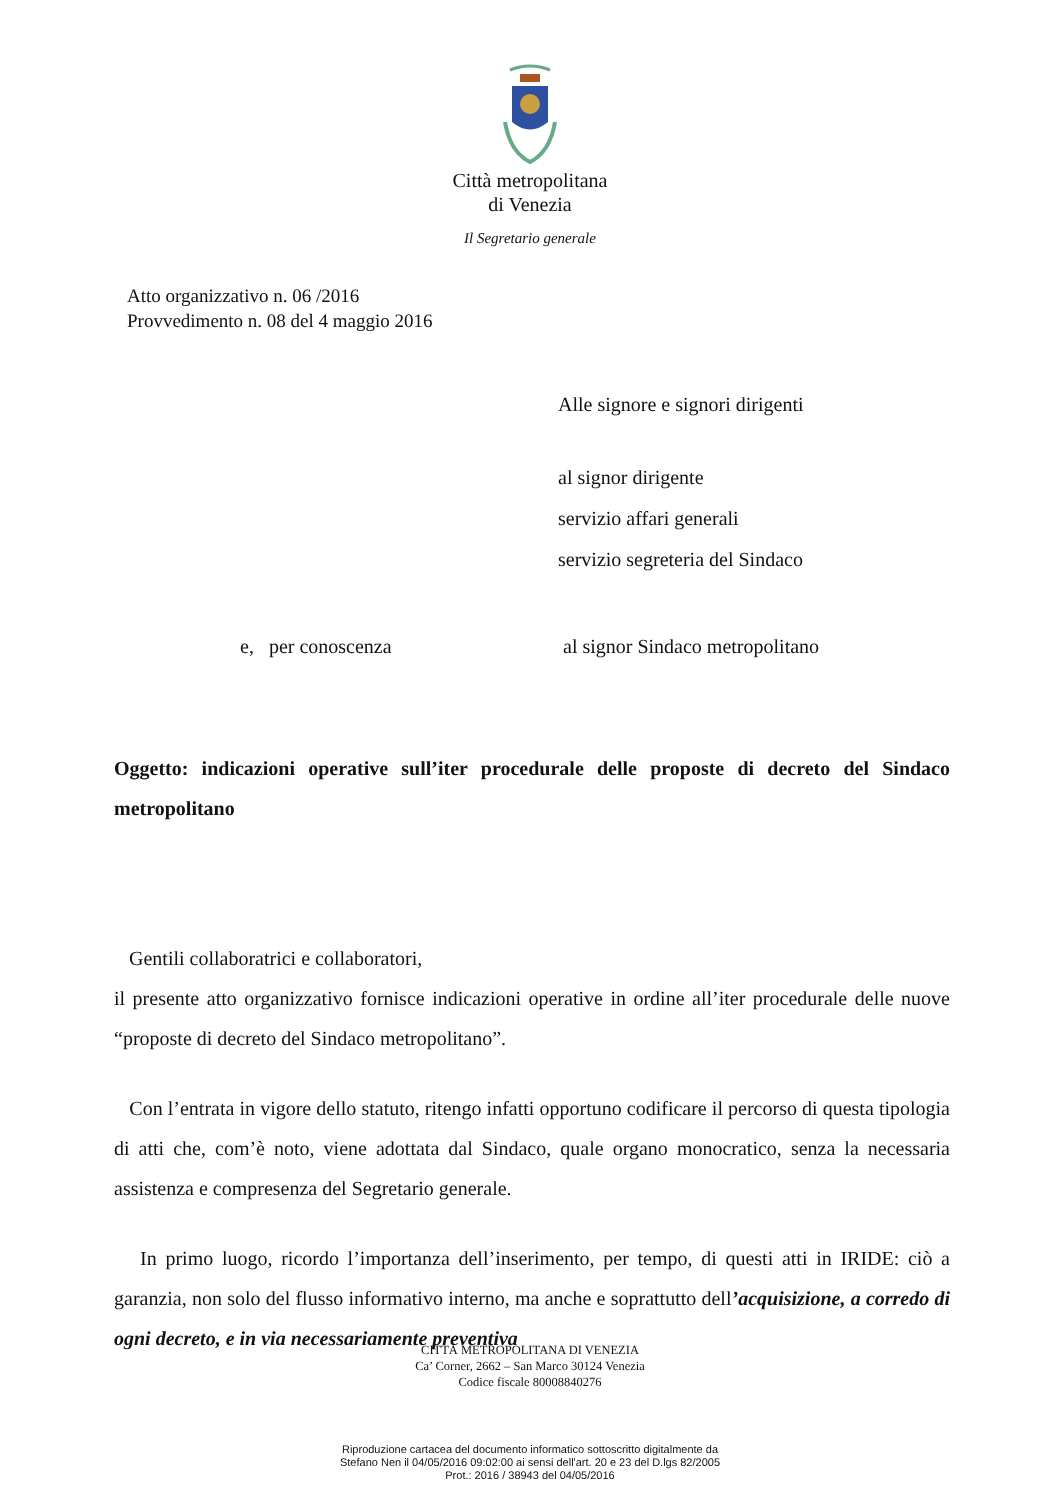Città metropolitana
di Venezia
Il Segretario generale
Atto organizzativo n. 06 /2016
Provvedimento n. 08 del 4 maggio 2016
Alle signore e signori dirigenti
al signor dirigente
servizio affari generali
servizio segreteria del Sindaco
e, per conoscenza
al signor Sindaco metropolitano
Oggetto: indicazioni operative sull’iter procedurale delle proposte di decreto del Sindaco metropolitano
Gentili collaboratrici e collaboratori,
il presente atto organizzativo fornisce indicazioni operative in ordine all’iter procedurale delle nuove “proposte di decreto del Sindaco metropolitano”.
Con l’entrata in vigore dello statuto, ritengo infatti opportuno codificare il percorso di questa tipologia di atti che, com’è noto, viene adottata dal Sindaco, quale organo monocratico, senza la necessaria assistenza e compresenza del Segretario generale.
In primo luogo, ricordo l’importanza dell’inserimento, per tempo, di questi atti in IRIDE: ciò a garanzia, non solo del flusso informativo interno, ma anche e soprattutto dell’acquisizione, a corredo di ogni decreto, e in via necessariamente preventiva
CITTÀ METROPOLITANA DI VENEZIA
Ca’ Corner, 2662 – San Marco 30124 Venezia
Codice fiscale 80008840276
Riproduzione cartacea del documento informatico sottoscritto digitalmente da
Stefano Nen il 04/05/2016 09:02:00 ai sensi dell'art. 20 e 23 del D.lgs 82/2005
Prot.: 2016 / 38943 del 04/05/2016